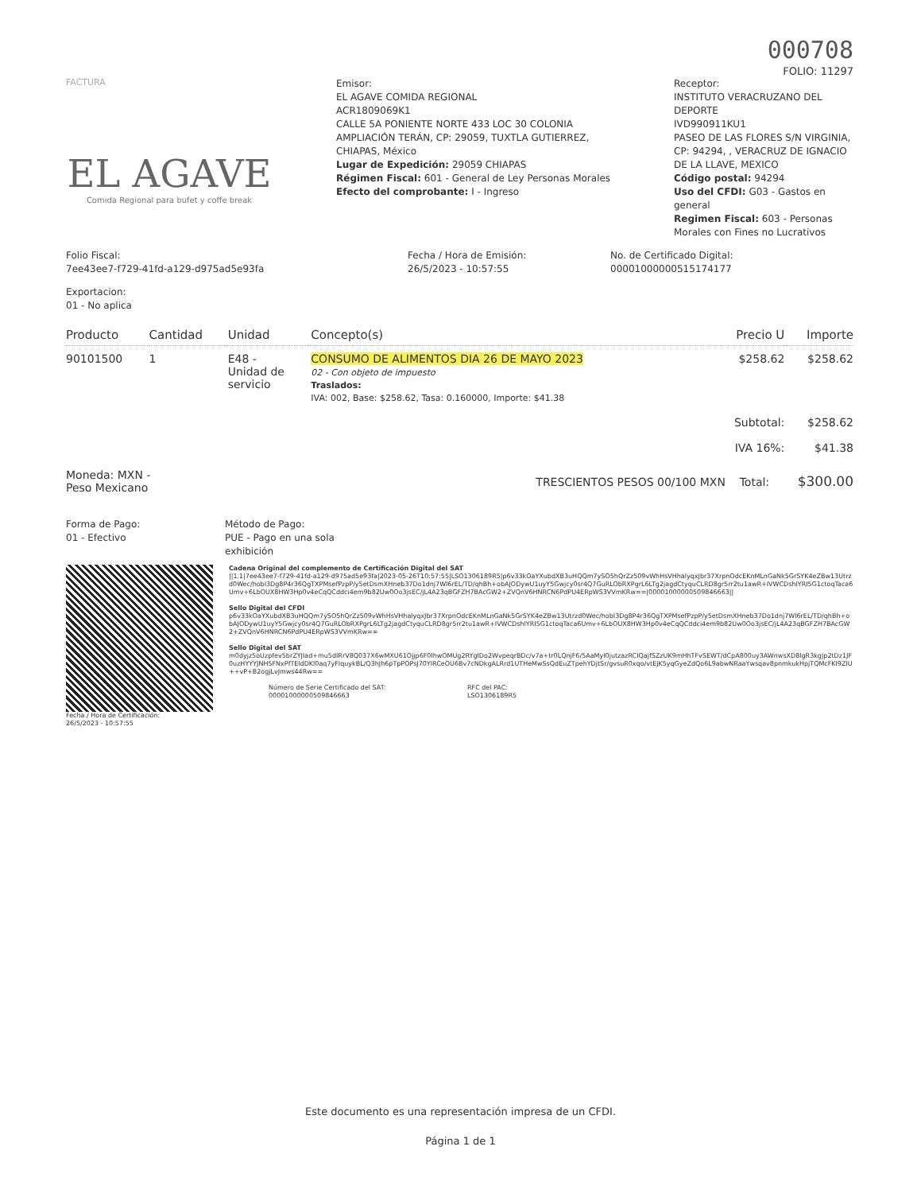000708
FOLIO: 11297
FACTURA
EL AGAVE
Comida Regional para bufet y coffe break
Emisor:
EL AGAVE COMIDA REGIONAL
ACR1809069K1
CALLE 5A PONIENTE NORTE 433 LOC 30 COLONIA AMPLIACIÓN TERÁN, CP: 29059, TUXTLA GUTIERREZ, CHIAPAS, México
Lugar de Expedición: 29059 CHIAPAS
Régimen Fiscal: 601 - General de Ley Personas Morales
Efecto del comprobante: I - Ingreso
Receptor:
INSTITUTO VERACRUZANO DEL DEPORTE
IVD990911KU1
PASEO DE LAS FLORES S/N VIRGINIA, CP: 94294, , VERACRUZ DE IGNACIO DE LA LLAVE, MEXICO
Código postal: 94294
Uso del CFDI: G03 - Gastos en general
Regimen Fiscal: 603 - Personas Morales con Fines no Lucrativos
Folio Fiscal:
7ee43ee7-f729-41fd-a129-d975ad5e93fa
Fecha / Hora de Emisión:
26/5/2023 - 10:57:55
No. de Certificado Digital:
00001000000515174177
Exportacion:
01 - No aplica
| Producto | Cantidad | Unidad | Concepto(s) | Precio U | Importe |
| --- | --- | --- | --- | --- | --- |
| 90101500 | 1 | E48 - Unidad de servicio | CONSUMO DE ALIMENTOS DIA 26 DE MAYO 2023 02 - Con objeto de impuesto Traslados: IVA: 002, Base: $258.62, Tasa: 0.160000, Importe: $41.38 | $258.62 | $258.62 |
| | | | | Subtotal: | $258.62 |
| | | | | IVA 16%: | $41.38 |
Moneda: MXN -
Peso Mexicano
TRESCIENTOS PESOS 00/100 MXN Total: $300.00
Forma de Pago:
01 - Efectivo
Método de Pago:
PUE - Pago en una sola
exhibición
Fecha / Hora de Certificación:
26/5/2023 - 10:57:55
Cadena Original del complemento de Certificación Digital del SAT
||1.1|7ee43ee7-f729-41fd-a129-d975ad5e93fa|2023-05-26T10:57:55|LSO1306189R5|p6v33kOaYXubdXB3uHQQm7ySO5hQrZz509vWhHsVHhalyqxJbr37XrpnOdcEKnMLnGaNk5GrSYK4eZBw13Utrzd0Wec/hobI3Dg8P4r36QgTXPMsefPzpP/y5etDsmXHneb37Do1dnj7Wl6rEL/TD/qhBh+obAJODywU1uyY5Gwjcy0sr4Q7GuRLObRXPgrL6LTg2jagdCtyquCLRD8gr5rr2tu1awR+IVWCDshIYRI5G1ctoqTaca6Umv+6LbOUX8HW3Hp0v4eCqQCddci4em9b82Uw0Oo3jsEC/jL4A23qBGFZH7BAcGW2+ZVQnV6HNRCN6PdPU4ERpWS3VVmKRw==|00001000000509846663||
Sello Digital del CFDI
p6v33kOaYXubdXB3uHQQm7ySO5hQrZz509vWhHsVHhalyqxJbr37XrpnOdcEKnMLnGaNk5GrSYK4eZBw13Utrzd0Wec/hobI3Dg8P4r36QgTXPMsefPzpP/y5etDsmXHneb37Do1dnj7Wl6rEL/TD/qhBh+obAJODywU1uyY5Gwjcy0sr4Q7GuRLObRXPgrL6LTg2jagdCtyquCLRD8gr5rr2tu1awR+IVWCDshIYRI5G1ctoqTaca6Umv+6LbOUX8HW3Hp0v4eCqQCddci4em9b82Uw0Oo3jsEC/jL4A23qBGFZH7BAcGW2+ZVQnV6HNRCN6PdPU4ERpWS3VVmKRw==
Sello Digital del SAT
m0dyjz5oUzpfev5brZYJIad+mu5dIRrV8Q037X6wMXU61Ojjp6F0lhwOMUg2RYgIDo2WvpeqrBDc/v7a+tr0LQnjF6/5AaMyI0jutzazRCIQajfSZzUK9mHhTFvSEWT/dCpA800uy3AWnwsXD8lgR3kgJp2tDz1JF0uzHYYYJNH5FNxPfTEldDKl0aq7yFIquykBL/Q3hJh6pTpPOPsJ70YIRCeOU6Bv7cNDkgALRrd1UTHeMwSsQdEuZTpehYDjtSr/gvsuR0xqo/vtEjK5yqGyeZdQo6L9abwNRaaYwsqav8pnmkukHpjTQMcFKl9ZIU++vP+B2ogjLvJmws44Rw==
Número de Serie Certificado del SAT:
00001000000509846663
RFC del PAC:
LSO1306189R5
Este documento es una representación impresa de un CFDI.
Página 1 de 1